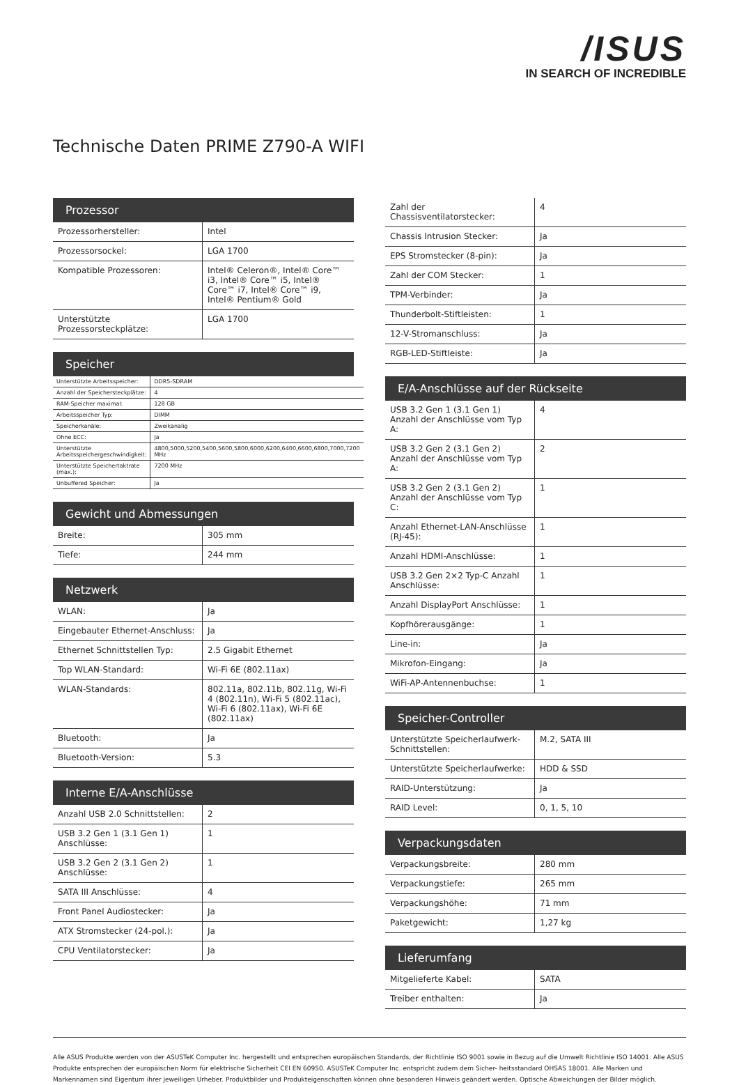/ISUS
IN SEARCH OF INCREDIBLE
Technische Daten PRIME Z790-A WIFI
Prozessor
| Prozessorhersteller: | Intel |
| Prozessorsockel: | LGA 1700 |
| Kompatible Prozessoren: | Intel® Celeron®, Intel® Core™ i3, Intel® Core™ i5, Intel® Core™ i7, Intel® Core™ i9, Intel® Pentium® Gold |
| Unterstützte Prozessorsteckplätze: | LGA 1700 |
Speicher
| Unterstützte Arbeitsspeicher: | DDR5-SDRAM |
| Anzahl der Speichersteckplätze: | 4 |
| RAM-Speicher maximal: | 128 GB |
| Arbeitsspeicher Typ: | DIMM |
| Speicherkanäle: | Zweikanalig |
| Ohne ECC: | Ja |
| Unterstützte Arbeitsspeichergeschwindigkeit: | 4800,5000,5200,5400,5600,5800,6000,6200,6400,6600,6800,7000,7200 MHz |
| Unterstützte Speichertaktrate (max.): | 7200 MHz |
| Unbuffered Speicher: | Ja |
Gewicht und Abmessungen
| Breite: | 305 mm |
| Tiefe: | 244 mm |
Netzwerk
| WLAN: | Ja |
| Eingebauter Ethernet-Anschluss: | Ja |
| Ethernet Schnittstellen Typ: | 2.5 Gigabit Ethernet |
| Top WLAN-Standard: | Wi-Fi 6E (802.11ax) |
| WLAN-Standards: | 802.11a, 802.11b, 802.11g, Wi-Fi 4 (802.11n), Wi-Fi 5 (802.11ac), Wi-Fi 6 (802.11ax), Wi-Fi 6E (802.11ax) |
| Bluetooth: | Ja |
| Bluetooth-Version: | 5.3 |
Interne E/A-Anschlüsse
| Anzahl USB 2.0 Schnittstellen: | 2 |
| USB 3.2 Gen 1 (3.1 Gen 1) Anschlüsse: | 1 |
| USB 3.2 Gen 2 (3.1 Gen 2) Anschlüsse: | 1 |
| SATA III Anschlüsse: | 4 |
| Front Panel Audiostecker: | Ja |
| ATX Stromstecker (24-pol.): | Ja |
| CPU Ventilatorstecker: | Ja |
| Zahl der Chassisventilatorstecker: | 4 |
| Chassis Intrusion Stecker: | Ja |
| EPS Stromstecker (8-pin): | Ja |
| Zahl der COM Stecker: | 1 |
| TPM-Verbinder: | Ja |
| Thunderbolt-Stiftleisten: | 1 |
| 12-V-Stromanschluss: | Ja |
| RGB-LED-Stiftleiste: | Ja |
E/A-Anschlüsse auf der Rückseite
| USB 3.2 Gen 1 (3.1 Gen 1) Anzahl der Anschlüsse vom Typ A: | 4 |
| USB 3.2 Gen 2 (3.1 Gen 2) Anzahl der Anschlüsse vom Typ A: | 2 |
| USB 3.2 Gen 2 (3.1 Gen 2) Anzahl der Anschlüsse vom Typ C: | 1 |
| Anzahl Ethernet-LAN-Anschlüsse (RJ-45): | 1 |
| Anzahl HDMI-Anschlüsse: | 1 |
| USB 3.2 Gen 2×2 Typ-C Anzahl Anschlüsse: | 1 |
| Anzahl DisplayPort Anschlüsse: | 1 |
| Kopfhörerausgänge: | 1 |
| Line-in: | Ja |
| Mikrofon-Eingang: | Ja |
| WiFi-AP-Antennenbuchse: | 1 |
Speicher-Controller
| Unterstützte Speicherlaufwerk-Schnittstellen: | M.2, SATA III |
| Unterstützte Speicherlaufwerke: | HDD & SSD |
| RAID-Unterstützung: | Ja |
| RAID Level: | 0, 1, 5, 10 |
Verpackungsdaten
| Verpackungsbreite: | 280 mm |
| Verpackungstiefe: | 265 mm |
| Verpackungshöhe: | 71 mm |
| Paketgewicht: | 1,27 kg |
Lieferumfang
| Mitgelieferte Kabel: | SATA |
| Treiber enthalten: | Ja |
Alle ASUS Produkte werden von der ASUSTeK Computer Inc. hergestellt und entsprechen europäischen Standards, der Richtlinie ISO 9001 sowie in Bezug auf die Umwelt Richtlinie ISO 14001. Alle ASUS Produkte entsprechen der europäischen Norm für elektrische Sicherheit CEI EN 60950. ASUSTeK Computer Inc. entspricht zudem dem Sicher- heitsstandard OHSAS 18001. Alle Marken und Markennamen sind Eigentum ihrer jeweiligen Urheber. Produktbilder und Produkteigenschaften können ohne besonderen Hinweis geändert werden. Optische Abweichungen der Bilder möglich.